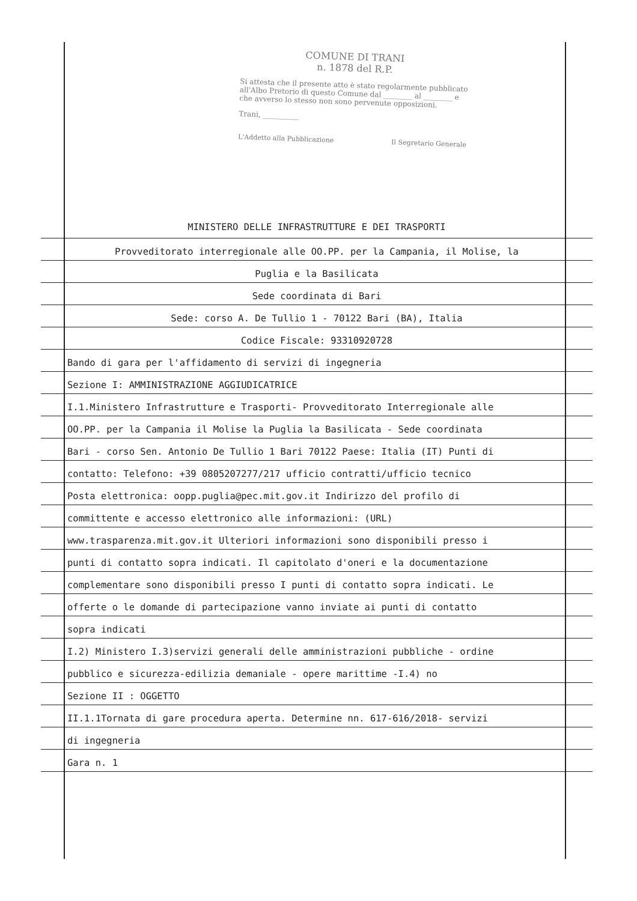COMUNE DI TRANI
n. 1878 del R.P.
Si attesta che il presente atto è stato regolarmente pubblicato all'Albo Pretorio di questo Comune dal ________ al ________ e che avverso lo stesso non sono pervenute opposizioni.
Trani, __________
L'Addetto alla Pubblicazione Il Segretario Generale
MINISTERO DELLE INFRASTRUTTURE E DEI TRASPORTI
Provveditorato interregionale alle OO.PP. per la Campania, il Molise, la
Puglia e la Basilicata
Sede coordinata di Bari
Sede: corso A. De Tullio 1 - 70122 Bari (BA), Italia
Codice Fiscale: 93310920728
Bando di gara per l'affidamento di servizi di ingegneria
Sezione I: AMMINISTRAZIONE AGGIUDICATRICE
I.1.Ministero Infrastrutture e Trasporti- Provveditorato Interregionale alle
OO.PP. per la Campania il Molise la Puglia la Basilicata - Sede coordinata
Bari - corso Sen. Antonio De Tullio 1 Bari 70122 Paese: Italia (IT) Punti di
contatto: Telefono: +39 0805207277/217 ufficio contratti/ufficio tecnico
Posta elettronica: oopp.puglia@pec.mit.gov.it Indirizzo del profilo di
committente e accesso elettronico alle informazioni: (URL)
www.trasparenza.mit.gov.it Ulteriori informazioni sono disponibili presso i
punti di contatto sopra indicati. Il capitolato d'oneri e la documentazione
complementare sono disponibili presso I punti di contatto sopra indicati. Le
offerte o le domande di partecipazione vanno inviate ai punti di contatto
sopra indicati
I.2) Ministero I.3)servizi generali delle amministrazioni pubbliche - ordine
pubblico e sicurezza-edilizia demaniale - opere marittime -I.4) no
Sezione II : OGGETTO
II.1.1Tornata di gare procedura aperta. Determine nn. 617-616/2018- servizi
di ingegneria
Gara n. 1